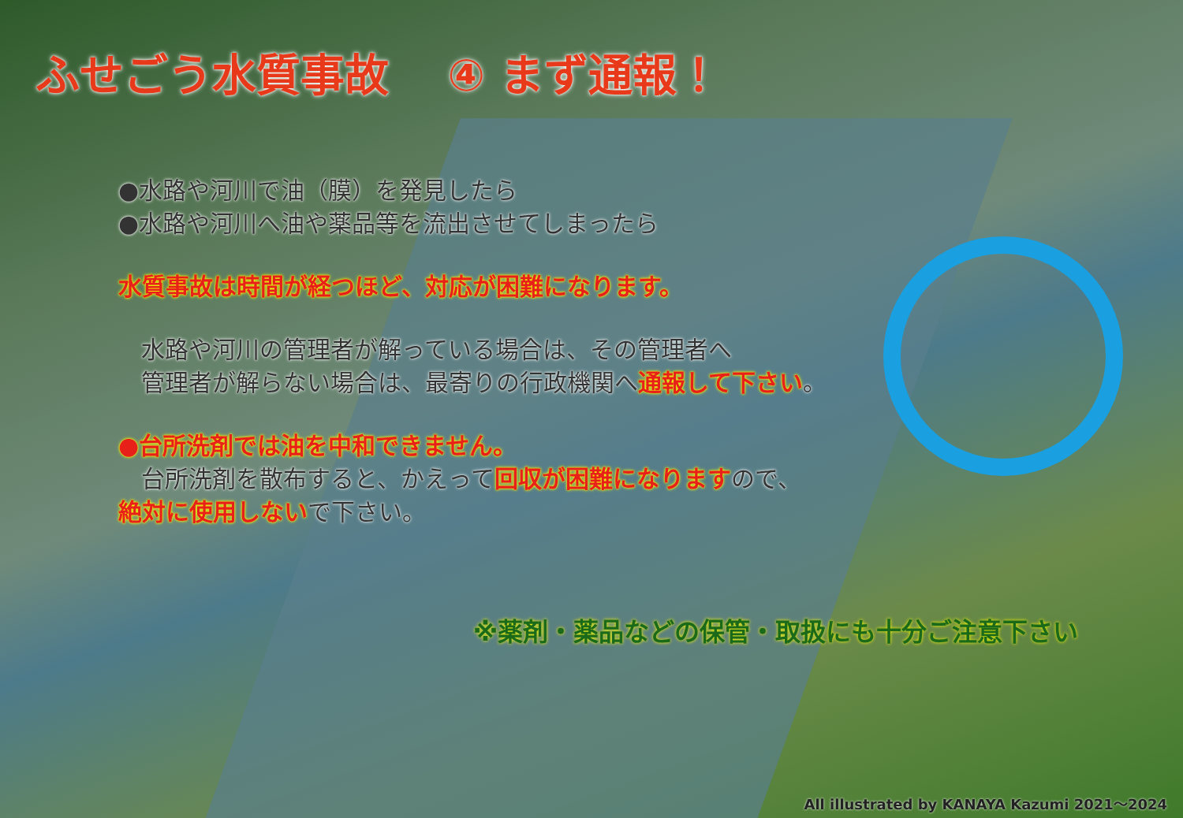ふせごう水質事故 ④ まず通報！
●水路や河川で油（膜）を発見したら
●水路や河川へ油や薬品等を流出させてしまったら
水質事故は時間が経つほど、対応が困難になります。
水路や河川の管理者が解っている場合は、その管理者へ
管理者が解らない場合は、最寄りの行政機関へ通報して下さい。
●台所洗剤では油を中和できません。
台所洗剤を散布すると、かえって回収が困難になりますので、
絶対に使用しないで下さい。
※薬剤・薬品などの保管・取扱にも十分ご注意下さい
All illustrated by KANAYA Kazumi 2021～2024